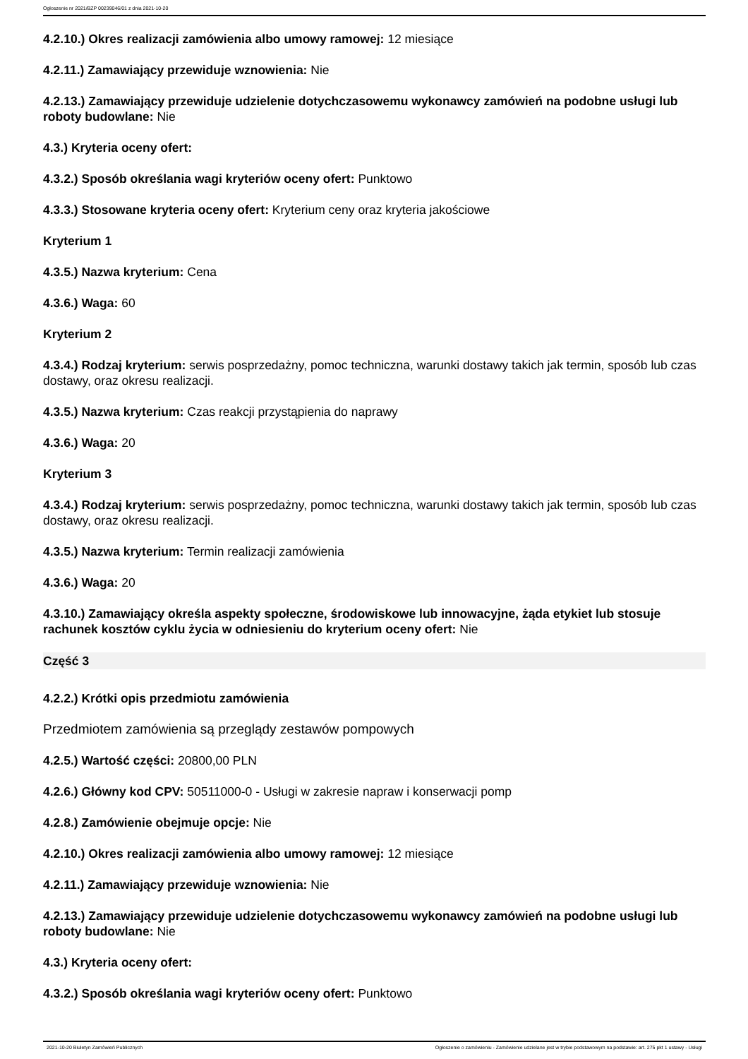Ogłoszenie nr 2021/BZP 00239046/01 z dnia 2021-10-20
4.2.10.) Okres realizacji zamówienia albo umowy ramowej: 12 miesiące
4.2.11.) Zamawiający przewiduje wznowienia: Nie
4.2.13.) Zamawiający przewiduje udzielenie dotychczasowemu wykonawcy zamówień na podobne usługi lub roboty budowlane: Nie
4.3.) Kryteria oceny ofert:
4.3.2.) Sposób określania wagi kryteriów oceny ofert: Punktowo
4.3.3.) Stosowane kryteria oceny ofert: Kryterium ceny oraz kryteria jakościowe
Kryterium 1
4.3.5.) Nazwa kryterium: Cena
4.3.6.) Waga: 60
Kryterium 2
4.3.4.) Rodzaj kryterium: serwis posprzedażny, pomoc techniczna, warunki dostawy takich jak termin, sposób lub czas dostawy, oraz okresu realizacji.
4.3.5.) Nazwa kryterium: Czas reakcji przystąpienia do naprawy
4.3.6.) Waga: 20
Kryterium 3
4.3.4.) Rodzaj kryterium: serwis posprzedażny, pomoc techniczna, warunki dostawy takich jak termin, sposób lub czas dostawy, oraz okresu realizacji.
4.3.5.) Nazwa kryterium: Termin realizacji zamówienia
4.3.6.) Waga: 20
4.3.10.) Zamawiający określa aspekty społeczne, środowiskowe lub innowacyjne, żąda etykiet lub stosuje rachunek kosztów cyklu życia w odniesieniu do kryterium oceny ofert: Nie
Część 3
4.2.2.) Krótki opis przedmiotu zamówienia
Przedmiotem zamówienia są przeglądy zestawów pompowych
4.2.5.) Wartość części: 20800,00 PLN
4.2.6.) Główny kod CPV: 50511000-0 - Usługi w zakresie napraw i konserwacji pomp
4.2.8.) Zamówienie obejmuje opcje: Nie
4.2.10.) Okres realizacji zamówienia albo umowy ramowej: 12 miesiące
4.2.11.) Zamawiający przewiduje wznowienia: Nie
4.2.13.) Zamawiający przewiduje udzielenie dotychczasowemu wykonawcy zamówień na podobne usługi lub roboty budowlane: Nie
4.3.) Kryteria oceny ofert:
4.3.2.) Sposób określania wagi kryteriów oceny ofert: Punktowo
2021-10-20 Biuletyn Zamówień Publicznych Ogłoszenie o zamówieniu - Zamówienie udzielane jest w trybie podstawowym na podstawie: art. 275 pkt 1 ustawy - Usługi